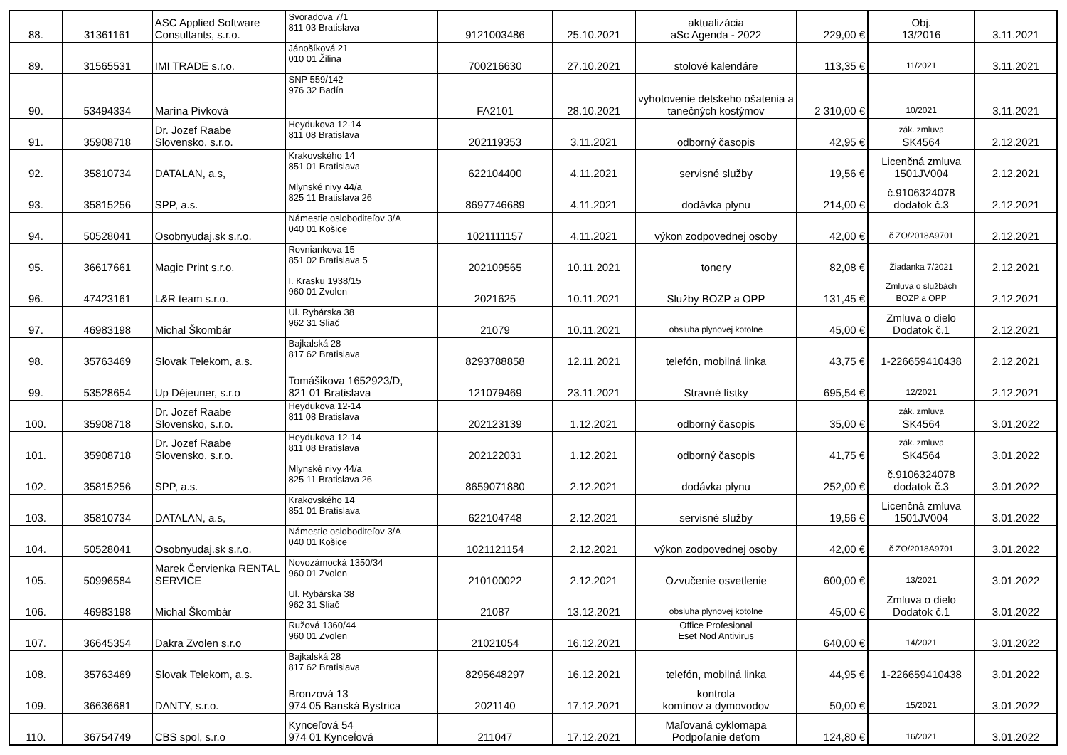| 88. | 31361161 | ASC Applied Software Consultants, s.r.o. | Svoradova 7/1 811 03 Bratislava | 9121003486 | 25.10.2021 | aktualizácia aSc Agenda - 2022 | 229,00 € | Obj. 13/2016 | 3.11.2021 |
| 89. | 31565531 | IMI TRADE s.r.o. | Jánošíková 21 010 01 Žilina | 700216630 | 27.10.2021 | stolové kalendáre | 113,35 € | 11/2021 | 3.11.2021 |
| 90. | 53494334 | Marína Pivková | SNP 559/142 976 32 Badín | FA2101 | 28.10.2021 | vyhotovenie detskeho ošatenia a tanečných kostýmov | 2 310,00 € | 10/2021 | 3.11.2021 |
| 91. | 35908718 | Dr. Jozef Raabe Slovensko, s.r.o. | Heydukova 12-14 811 08 Bratislava | 202119353 | 3.11.2021 | odborný časopis | 42,95 € | zák. zmluva SK4564 | 2.12.2021 |
| 92. | 35810734 | DATALAN, a.s, | Krakovského 14 851 01 Bratislava | 622104400 | 4.11.2021 | servisné služby | 19,56 € | Licenčná zmluva 1501JV004 | 2.12.2021 |
| 93. | 35815256 | SPP, a.s. | Mlynské nivy 44/a 825 11 Bratislava 26 | 8697746689 | 4.11.2021 | dodávka plynu | 214,00 € | č.9106324078 dodatok č.3 | 2.12.2021 |
| 94. | 50528041 | Osobnyudaj.sk s.r.o. | Námestie osloboditeľov 3/A 040 01 Košice | 1021111157 | 4.11.2021 | výkon zodpovednej osoby | 42,00 € | č ZO/2018A9701 | 2.12.2021 |
| 95. | 36617661 | Magic Print s.r.o. | Rovniankova 15 851 02 Bratislava 5 | 202109565 | 10.11.2021 | tonery | 82,08 € | Žiadanka 7/2021 | 2.12.2021 |
| 96. | 47423161 | L&R team s.r.o. | I. Krasku 1938/15 960 01 Zvolen | 2021625 | 10.11.2021 | Služby BOZP a OPP | 131,45 € | Zmluva o službách BOZP a OPP | 2.12.2021 |
| 97. | 46983198 | Michal Škombár | Ul. Rybárska 38 962 31 Sliač | 21079 | 10.11.2021 | obsluha plynovej kotolne | 45,00 € | Zmluva o dielo Dodatok č.1 | 2.12.2021 |
| 98. | 35763469 | Slovak Telekom, a.s. | Bajkalská 28 817 62 Bratislava | 8293788858 | 12.11.2021 | telefón, mobilná linka | 43,75 € | 1-226659410438 | 2.12.2021 |
| 99. | 53528654 | Up Déjeuner, s.r.o | Tomášikova 1652923/D, 821 01 Bratislava | 121079469 | 23.11.2021 | Stravné lístky | 695,54 € | 12/2021 | 2.12.2021 |
| 100. | 35908718 | Dr. Jozef Raabe Slovensko, s.r.o. | Heydukova 12-14 811 08 Bratislava | 202123139 | 1.12.2021 | odborný časopis | 35,00 € | zák. zmluva SK4564 | 3.01.2022 |
| 101. | 35908718 | Dr. Jozef Raabe Slovensko, s.r.o. | Heydukova 12-14 811 08 Bratislava | 202122031 | 1.12.2021 | odborný časopis | 41,75 € | zák. zmluva SK4564 | 3.01.2022 |
| 102. | 35815256 | SPP, a.s. | Mlynské nivy 44/a 825 11 Bratislava 26 | 8659071880 | 2.12.2021 | dodávka plynu | 252,00 € | č.9106324078 dodatok č.3 | 3.01.2022 |
| 103. | 35810734 | DATALAN, a.s, | Krakovského 14 851 01 Bratislava | 622104748 | 2.12.2021 | servisné služby | 19,56 € | Licenčná zmluva 1501JV004 | 3.01.2022 |
| 104. | 50528041 | Osobnyudaj.sk s.r.o. | Námestie osloboditeľov 3/A 040 01 Košice | 1021121154 | 2.12.2021 | výkon zodpovednej osoby | 42,00 € | č ZO/2018A9701 | 3.01.2022 |
| 105. | 50996584 | Marek Červienka RENTAL SERVICE | Novozámocká 1350/34 960 01 Zvolen | 210100022 | 2.12.2021 | Ozvučenie osvetlenie | 600,00 € | 13/2021 | 3.01.2022 |
| 106. | 46983198 | Michal Škombár | Ul. Rybárska 38 962 31 Sliač | 21087 | 13.12.2021 | obsluha plynovej kotolne | 45,00 € | Zmluva o dielo Dodatok č.1 | 3.01.2022 |
| 107. | 36645354 | Dakra Zvolen s.r.o | Ružová 1360/44 960 01 Zvolen | 21021054 | 16.12.2021 | Office Profesional Eset Nod Antivirus | 640,00 € | 14/2021 | 3.01.2022 |
| 108. | 35763469 | Slovak Telekom, a.s. | Bajkalská 28 817 62 Bratislava | 8295648297 | 16.12.2021 | telefón, mobilná linka | 44,95 € | 1-226659410438 | 3.01.2022 |
| 109. | 36636681 | DANTY, s.r.o. | Bronzová 13 974 05 Banská Bystrica | 2021140 | 17.12.2021 | kontrola komínov a dymovodov | 50,00 € | 15/2021 | 3.01.2022 |
| 110. | 36754749 | CBS spol, s.r.o | Kynceľová 54 974 01 Kynceĺová | 211047 | 17.12.2021 | Maľovaná cyklomapa Podpoľanie deťom | 124,80 € | 16/2021 | 3.01.2022 |